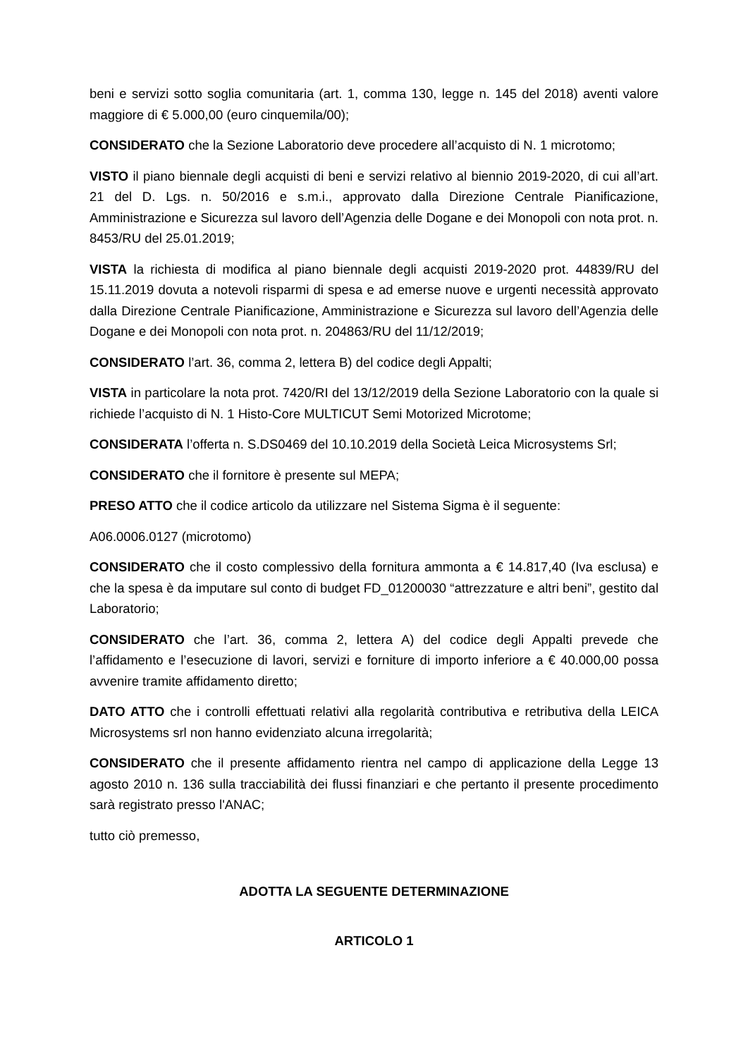beni e servizi sotto soglia comunitaria (art. 1, comma 130, legge n. 145 del 2018) aventi valore maggiore di € 5.000,00 (euro cinquemila/00);
CONSIDERATO che la Sezione Laboratorio deve procedere all’acquisto di N. 1 microtomo;
VISTO il piano biennale degli acquisti di beni e servizi relativo al biennio 2019-2020, di cui all’art. 21 del D. Lgs. n. 50/2016 e s.m.i., approvato dalla Direzione Centrale Pianificazione, Amministrazione e Sicurezza sul lavoro dell’Agenzia delle Dogane e dei Monopoli con nota prot. n. 8453/RU del 25.01.2019;
VISTA la richiesta di modifica al piano biennale degli acquisti 2019-2020 prot. 44839/RU del 15.11.2019 dovuta a notevoli risparmi di spesa e ad emerse nuove e urgenti necessità approvato dalla Direzione Centrale Pianificazione, Amministrazione e Sicurezza sul lavoro dell’Agenzia delle Dogane e dei Monopoli con nota prot. n. 204863/RU del 11/12/2019;
CONSIDERATO l’art. 36, comma 2, lettera B) del codice degli Appalti;
VISTA in particolare la nota prot. 7420/RI del 13/12/2019 della Sezione Laboratorio con la quale si richiede l’acquisto di N. 1 Histo-Core MULTICUT Semi Motorized Microtome;
CONSIDERATA l’offerta n. S.DS0469 del 10.10.2019 della Società Leica Microsystems Srl;
CONSIDERATO che il fornitore è presente sul MEPA;
PRESO ATTO che il codice articolo da utilizzare nel Sistema Sigma è il seguente:
A06.0006.0127 (microtomo)
CONSIDERATO che il costo complessivo della fornitura ammonta a € 14.817,40 (Iva esclusa) e che la spesa è da imputare sul conto di budget FD_01200030 “attrezzature e altri beni”, gestito dal Laboratorio;
CONSIDERATO che l’art. 36, comma 2, lettera A) del codice degli Appalti prevede che l’affidamento e l’esecuzione di lavori, servizi e forniture di importo inferiore a € 40.000,00 possa avvenire tramite affidamento diretto;
DATO ATTO che i controlli effettuati relativi alla regolarità contributiva e retributiva della LEICA Microsystems srl non hanno evidenziato alcuna irregolarità;
CONSIDERATO che il presente affidamento rientra nel campo di applicazione della Legge 13 agosto 2010 n. 136 sulla tracciabilità dei flussi finanziari e che pertanto il presente procedimento sarà registrato presso l'ANAC;
tutto ciò premesso,
ADOTTA LA SEGUENTE DETERMINAZIONE
ARTICOLO 1